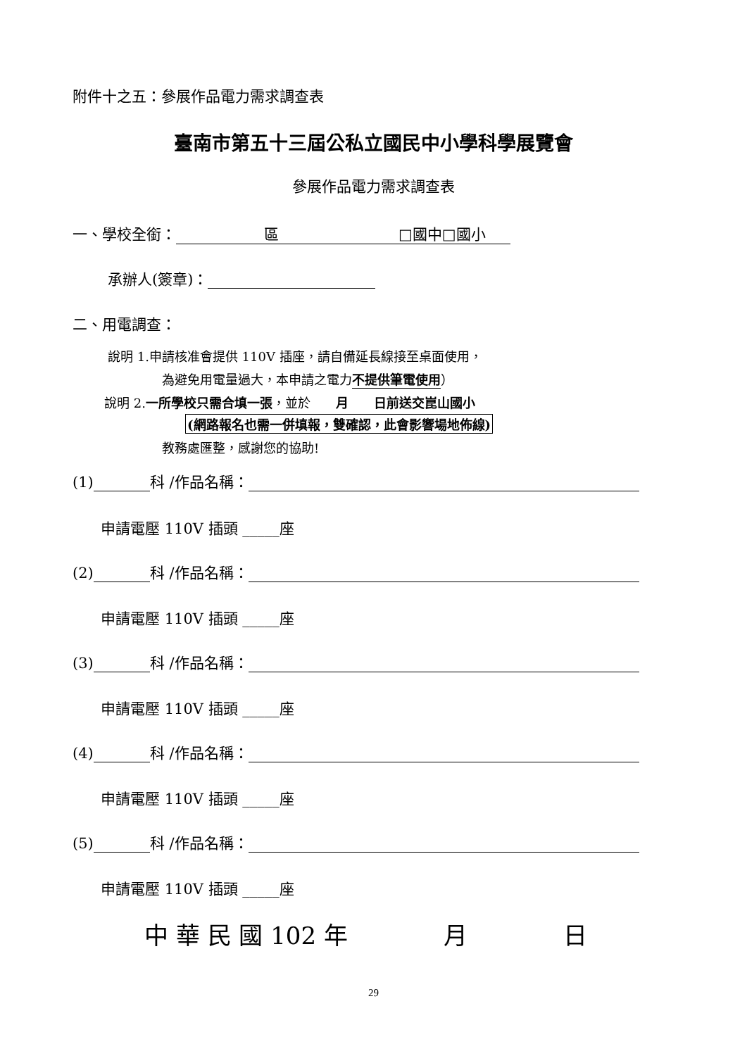附件十之五：參展作品電力需求調查表
臺南市第五十三屆公私立國民中小學科學展覽會
參展作品電力需求調查表
一、學校全銜： 區 □國中□國小
承辦人(簽章)：
二、用電調查：
說明 1.申請核准會提供 110V 插座，請自備延長線接至桌面使用，
為避免用電量過大，本申請之電力不提供筆電使用）
說明 2.一所學校只需合填一張，並於　　月　　日前送交崑山國小
(網路報名也需一併填報，雙確認，此會影響場地佈線)
教務處匯整，感謝您的協助!
(1) 科 /作品名稱：
申請電壓 110V 插頭 _____座
(2) 科 /作品名稱：
申請電壓 110V 插頭 _____座
(3) 科 /作品名稱：
申請電壓 110V 插頭 _____座
(4) 科 /作品名稱：
申請電壓 110V 插頭 _____座
(5) 科 /作品名稱：
申請電壓 110V 插頭 _____座
中 華 民 國 102 年　　　　月　　　　日
29